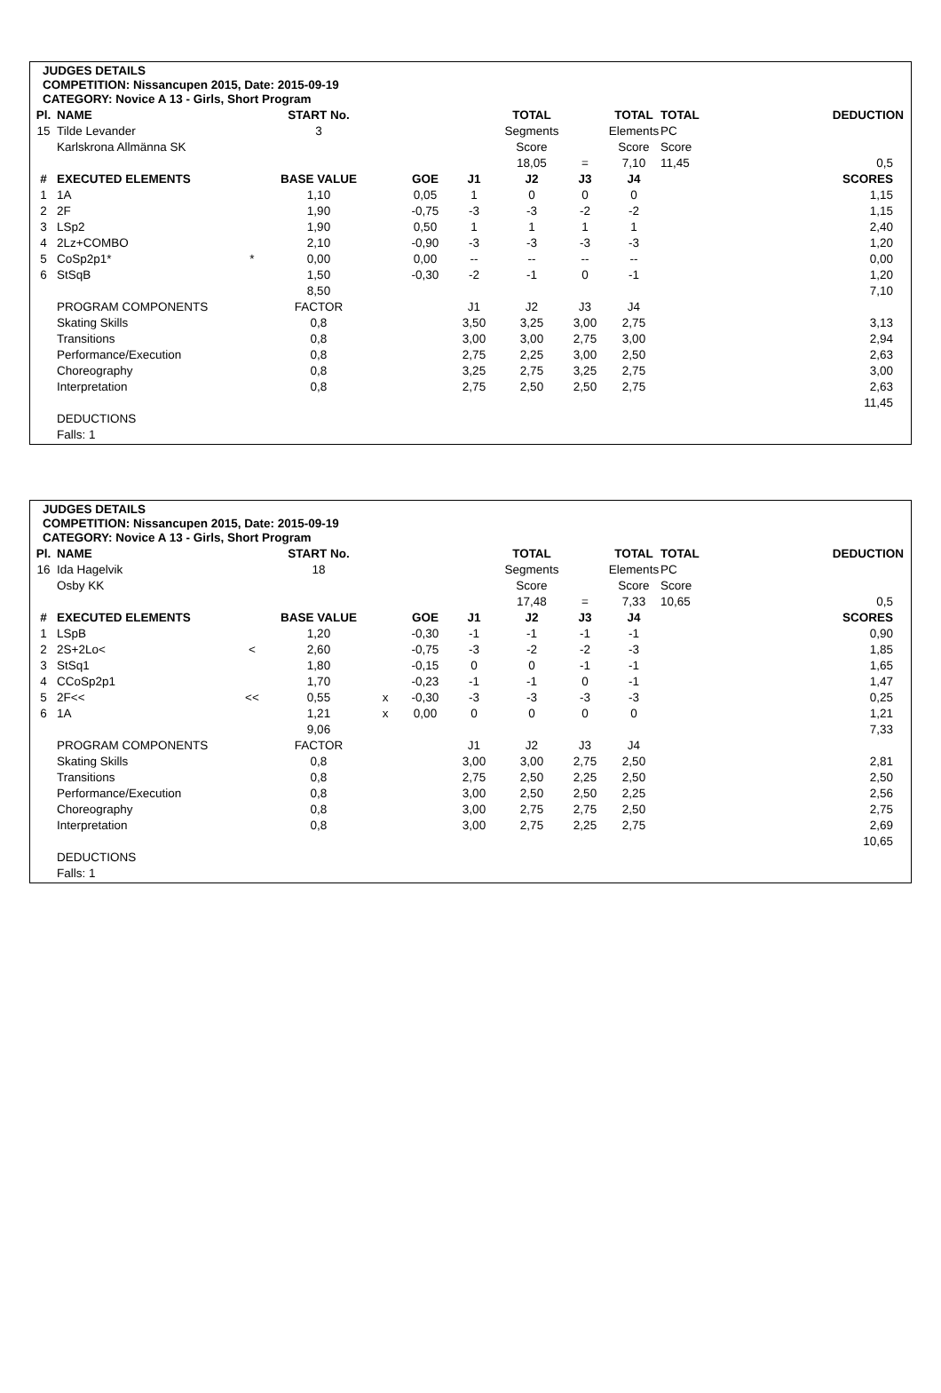JUDGES DETAILS
COMPETITION: Nissancupen 2015, Date: 2015-09-19
CATEGORY: Novice A 13 - Girls, Short Program
| Pl. | NAME | | START No. | | | | TOTAL | | TOTAL | TOTAL | | DEDUCTION |
| --- | --- | --- | --- | --- | --- | --- | --- | --- | --- | --- | --- | --- |
| 15 | Tilde Levander | | 3 | | | | Segments | | Elements | PC | | |
| | Karlskrona Allmänna SK | | | | | | Score | | Score | Score | | |
| | | | | | | | 18,05 | = | 7,10 | 11,45 | | 0,5 |
| # | EXECUTED ELEMENTS | | BASE VALUE | | GOE | J1 | J2 | J3 | J4 | | | SCORES |
| 1 | 1A | | 1,10 | | 0,05 | 1 | 0 | 0 | 0 | | | 1,15 |
| 2 | 2F | | 1,90 | | -0,75 | -3 | -3 | -2 | -2 | | | 1,15 |
| 3 | LSp2 | | 1,90 | | 0,50 | 1 | 1 | 1 | 1 | | | 2,40 |
| 4 | 2Lz+COMBO | | 2,10 | | -0,90 | -3 | -3 | -3 | -3 | | | 1,20 |
| 5 | CoSp2p1* | * | 0,00 | | 0,00 | -- | -- | -- | -- | | | 0,00 |
| 6 | StSqB | | 1,50 | | -0,30 | -2 | -1 | 0 | -1 | | | 1,20 |
| | | | 8,50 | | | | | | | | | 7,10 |
| | PROGRAM COMPONENTS | | FACTOR | | | J1 | J2 | J3 | J4 | | | |
| | Skating Skills | | 0,8 | | | 3,50 | 3,25 | 3,00 | 2,75 | | | 3,13 |
| | Transitions | | 0,8 | | | 3,00 | 3,00 | 2,75 | 3,00 | | | 2,94 |
| | Performance/Execution | | 0,8 | | | 2,75 | 2,25 | 3,00 | 2,50 | | | 2,63 |
| | Choreography | | 0,8 | | | 3,25 | 2,75 | 3,25 | 2,75 | | | 3,00 |
| | Interpretation | | 0,8 | | | 2,75 | 2,50 | 2,50 | 2,75 | | | 2,63 |
| | | | | | | | | | | | | 11,45 |
| | DEDUCTIONS | | | | | | | | | | | |
| | Falls: 1 | | | | | | | | | | | |
JUDGES DETAILS
COMPETITION: Nissancupen 2015, Date: 2015-09-19
CATEGORY: Novice A 13 - Girls, Short Program
| Pl. | NAME | | START No. | | | | TOTAL | | TOTAL | TOTAL | | DEDUCTION |
| --- | --- | --- | --- | --- | --- | --- | --- | --- | --- | --- | --- | --- |
| 16 | Ida Hagelvik | | 18 | | | | Segments | | Elements | PC | | |
| | Osby KK | | | | | | Score | | Score | Score | | |
| | | | | | | | 17,48 | = | 7,33 | 10,65 | | 0,5 |
| # | EXECUTED ELEMENTS | | BASE VALUE | | GOE | J1 | J2 | J3 | J4 | | | SCORES |
| 1 | LSpB | | 1,20 | | -0,30 | -1 | -1 | -1 | -1 | | | 0,90 |
| 2 | 2S+2Lo< | < | 2,60 | | -0,75 | -3 | -2 | -2 | -3 | | | 1,85 |
| 3 | StSq1 | | 1,80 | | -0,15 | 0 | 0 | -1 | -1 | | | 1,65 |
| 4 | CCoSp2p1 | | 1,70 | | -0,23 | -1 | -1 | 0 | -1 | | | 1,47 |
| 5 | 2F<< | << | 0,55 | x | -0,30 | -3 | -3 | -3 | -3 | | | 0,25 |
| 6 | 1A | | 1,21 | x | 0,00 | 0 | 0 | 0 | 0 | | | 1,21 |
| | | | 9,06 | | | | | | | | | 7,33 |
| | PROGRAM COMPONENTS | | FACTOR | | | J1 | J2 | J3 | J4 | | | |
| | Skating Skills | | 0,8 | | | 3,00 | 3,00 | 2,75 | 2,50 | | | 2,81 |
| | Transitions | | 0,8 | | | 2,75 | 2,50 | 2,25 | 2,50 | | | 2,50 |
| | Performance/Execution | | 0,8 | | | 3,00 | 2,50 | 2,50 | 2,25 | | | 2,56 |
| | Choreography | | 0,8 | | | 3,00 | 2,75 | 2,75 | 2,50 | | | 2,75 |
| | Interpretation | | 0,8 | | | 3,00 | 2,75 | 2,25 | 2,75 | | | 2,69 |
| | | | | | | | | | | | | 10,65 |
| | DEDUCTIONS | | | | | | | | | | | |
| | Falls: 1 | | | | | | | | | | | |